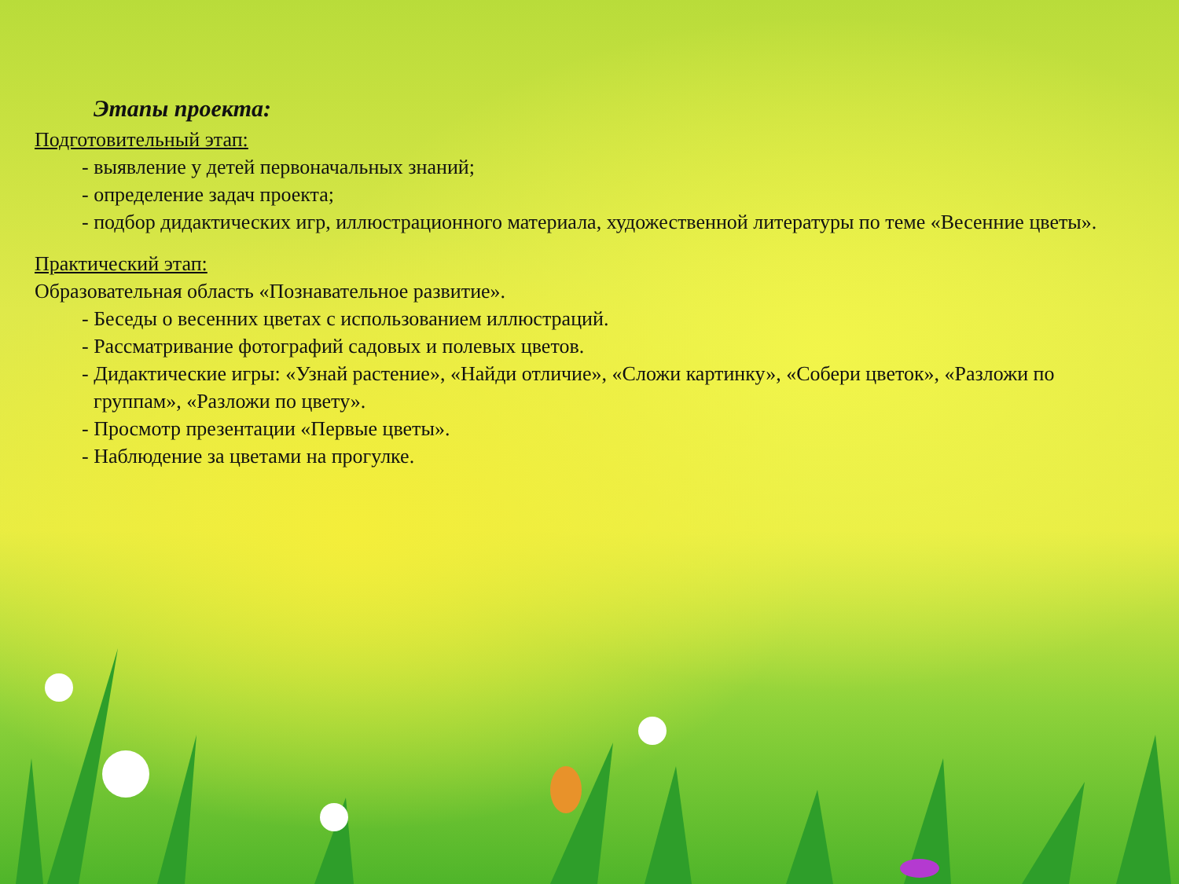Этапы проекта:
Подготовительный этап:
- выявление у детей первоначальных знаний;
- определение задач проекта;
- подбор дидактических игр, иллюстрационного материала, художественной литературы по теме «Весенние цветы».
Практический этап:
Образовательная область «Познавательное развитие».
- Беседы о весенних цветах с использованием иллюстраций.
- Рассматривание фотографий садовых и полевых цветов.
- Дидактические игры: «Узнай растение», «Найди отличие», «Сложи картинку», «Собери цветок», «Разложи по группам», «Разложи по цвету».
- Просмотр презентации «Первые цветы».
- Наблюдение за цветами на прогулке.